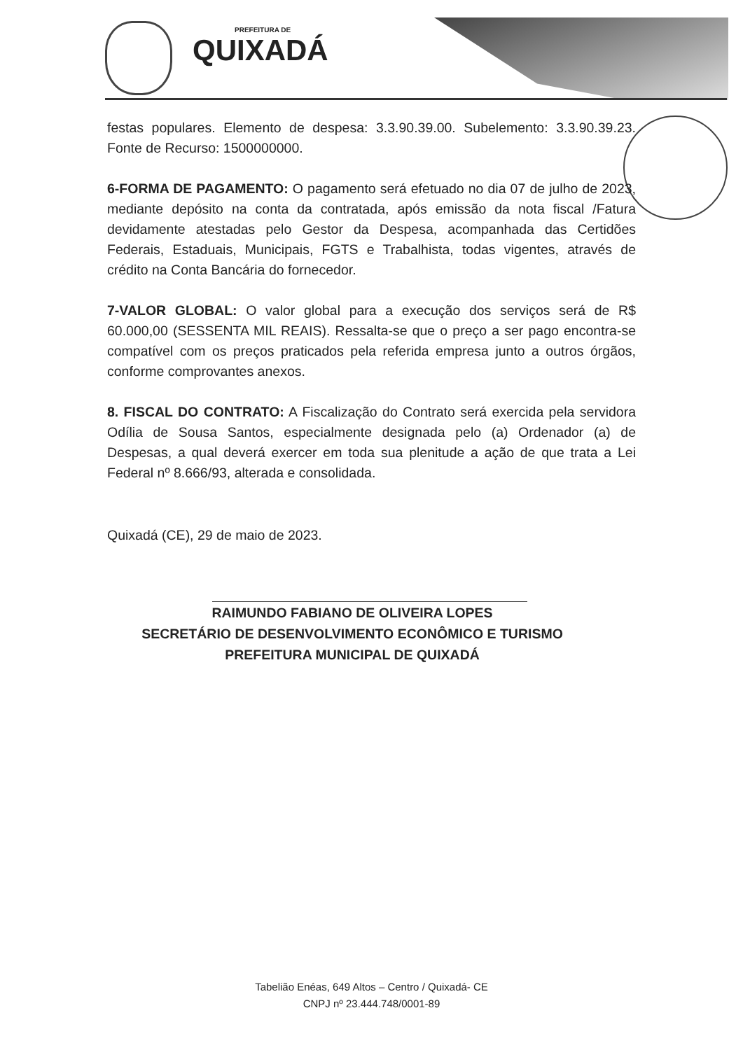PREFEITURA DE
QUIXADÁ
festas populares. Elemento de despesa: 3.3.90.39.00. Subelemento: 3.3.90.39.23. Fonte de Recurso: 1500000000.
6-FORMA DE PAGAMENTO: O pagamento será efetuado no dia 07 de julho de 2023, mediante depósito na conta da contratada, após emissão da nota fiscal /Fatura devidamente atestadas pelo Gestor da Despesa, acompanhada das Certidões Federais, Estaduais, Municipais, FGTS e Trabalhista, todas vigentes, através de crédito na Conta Bancária do fornecedor.
7-VALOR GLOBAL: O valor global para a execução dos serviços será de R$ 60.000,00 (SESSENTA MIL REAIS). Ressalta-se que o preço a ser pago encontra-se compatível com os preços praticados pela referida empresa junto a outros órgãos, conforme comprovantes anexos.
8. FISCAL DO CONTRATO: A Fiscalização do Contrato será exercida pela servidora Odília de Sousa Santos, especialmente designada pelo (a) Ordenador (a) de Despesas, a qual deverá exercer em toda sua plenitude a ação de que trata a Lei Federal nº 8.666/93, alterada e consolidada.
Quixadá (CE), 29 de maio de 2023.
RAIMUNDO FABIANO DE OLIVEIRA LOPES
SECRETÁRIO DE DESENVOLVIMENTO ECONÔMICO E TURISMO
PREFEITURA MUNICIPAL DE QUIXADÁ
Tabelião Enéas, 649 Altos – Centro / Quixadá- CE
CNPJ nº 23.444.748/0001-89